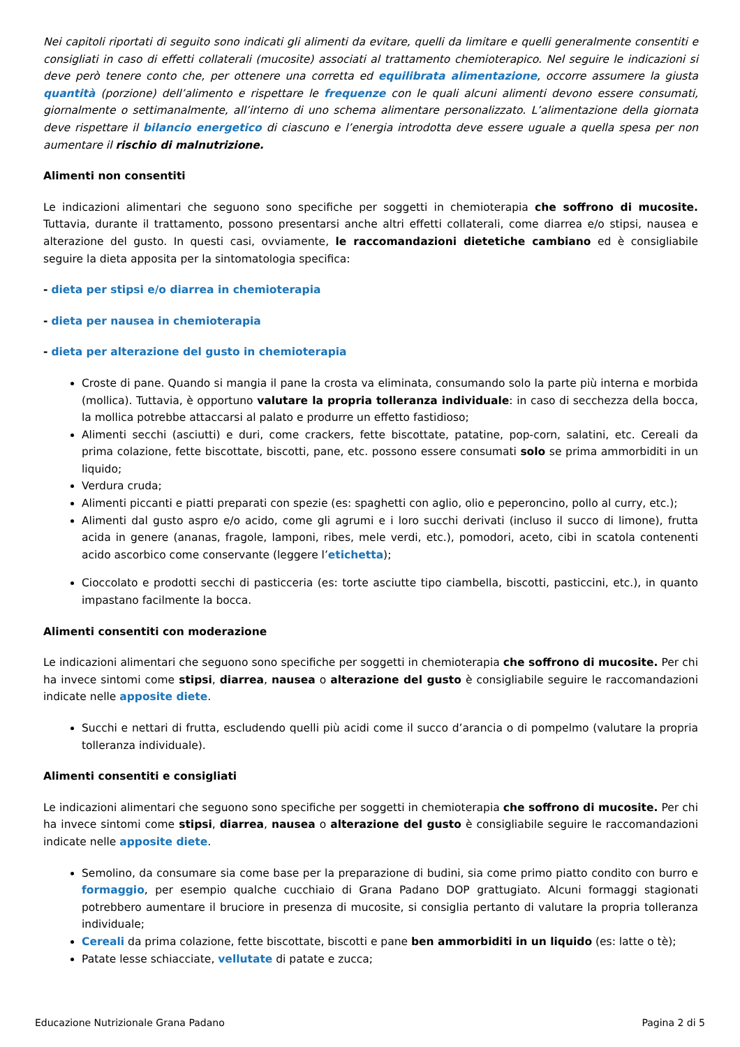Nei capitoli riportati di seguito sono indicati gli alimenti da evitare, quelli da limitare e quelli generalmente consentiti e consigliati in caso di effetti collaterali (mucosite) associati al trattamento chemioterapico. Nel seguire le indicazioni si deve però tenere conto che, per ottenere una corretta ed equilibrata alimentazione, occorre assumere la giusta quantità (porzione) dell’alimento e rispettare le frequenze con le quali alcuni alimenti devono essere consumati, giornalmente o settimanalmente, all’interno di uno schema alimentare personalizzato. L’alimentazione della giornata deve rispettare il bilancio energetico di ciascuno e l’energia introdotta deve essere uguale a quella spesa per non aumentare il rischio di malnutrizione.
Alimenti non consentiti
Le indicazioni alimentari che seguono sono specifiche per soggetti in chemioterapia che soffrono di mucosite. Tuttavia, durante il trattamento, possono presentarsi anche altri effetti collaterali, come diarrea e/o stipsi, nausea e alterazione del gusto. In questi casi, ovviamente, le raccomandazioni dietetiche cambiano ed è consigliabile seguire la dieta apposita per la sintomatologia specifica:
- dieta per stipsi e/o diarrea in chemioterapia
- dieta per nausea in chemioterapia
- dieta per alterazione del gusto in chemioterapia
Croste di pane. Quando si mangia il pane la crosta va eliminata, consumando solo la parte più interna e morbida (mollica). Tuttavia, è opportuno valutare la propria tolleranza individuale: in caso di secchezza della bocca, la mollica potrebbe attaccarsi al palato e produrre un effetto fastidioso;
Alimenti secchi (asciutti) e duri, come crackers, fette biscottate, patatine, pop-corn, salatini, etc. Cereali da prima colazione, fette biscottate, biscotti, pane, etc. possono essere consumati solo se prima ammorbiditi in un liquido;
Verdura cruda;
Alimenti piccanti e piatti preparati con spezie (es: spaghetti con aglio, olio e peperoncino, pollo al curry, etc.);
Alimenti dal gusto aspro e/o acido, come gli agrumi e i loro succhi derivati (incluso il succo di limone), frutta acida in genere (ananas, fragole, lamponi, ribes, mele verdi, etc.), pomodori, aceto, cibi in scatola contenenti acido ascorbico come conservante (leggere l’etichetta);
Cioccolato e prodotti secchi di pasticceria (es: torte asciutte tipo ciambella, biscotti, pasticcini, etc.), in quanto impastano facilmente la bocca.
Alimenti consentiti con moderazione
Le indicazioni alimentari che seguono sono specifiche per soggetti in chemioterapia che soffrono di mucosite. Per chi ha invece sintomi come stipsi, diarrea, nausea o alterazione del gusto è consigliabile seguire le raccomandazioni indicate nelle apposite diete.
Succhi e nettari di frutta, escludendo quelli più acidi come il succo d’arancia o di pompelmo (valutare la propria tolleranza individuale).
Alimenti consentiti e consigliati
Le indicazioni alimentari che seguono sono specifiche per soggetti in chemioterapia che soffrono di mucosite. Per chi ha invece sintomi come stipsi, diarrea, nausea o alterazione del gusto è consigliabile seguire le raccomandazioni indicate nelle apposite diete.
Semolino, da consumare sia come base per la preparazione di budini, sia come primo piatto condito con burro e formaggio, per esempio qualche cucchiaio di Grana Padano DOP grattugiato. Alcuni formaggi stagionati potrebbero aumentare il bruciore in presenza di mucosite, si consiglia pertanto di valutare la propria tolleranza individuale;
Cereali da prima colazione, fette biscottate, biscotti e pane ben ammorbiditi in un liquido (es: latte o tè);
Patate lesse schiacciate, vellutate di patate e zucca;
Educazione Nutrizionale Grana Padano Pagina 2 di 5